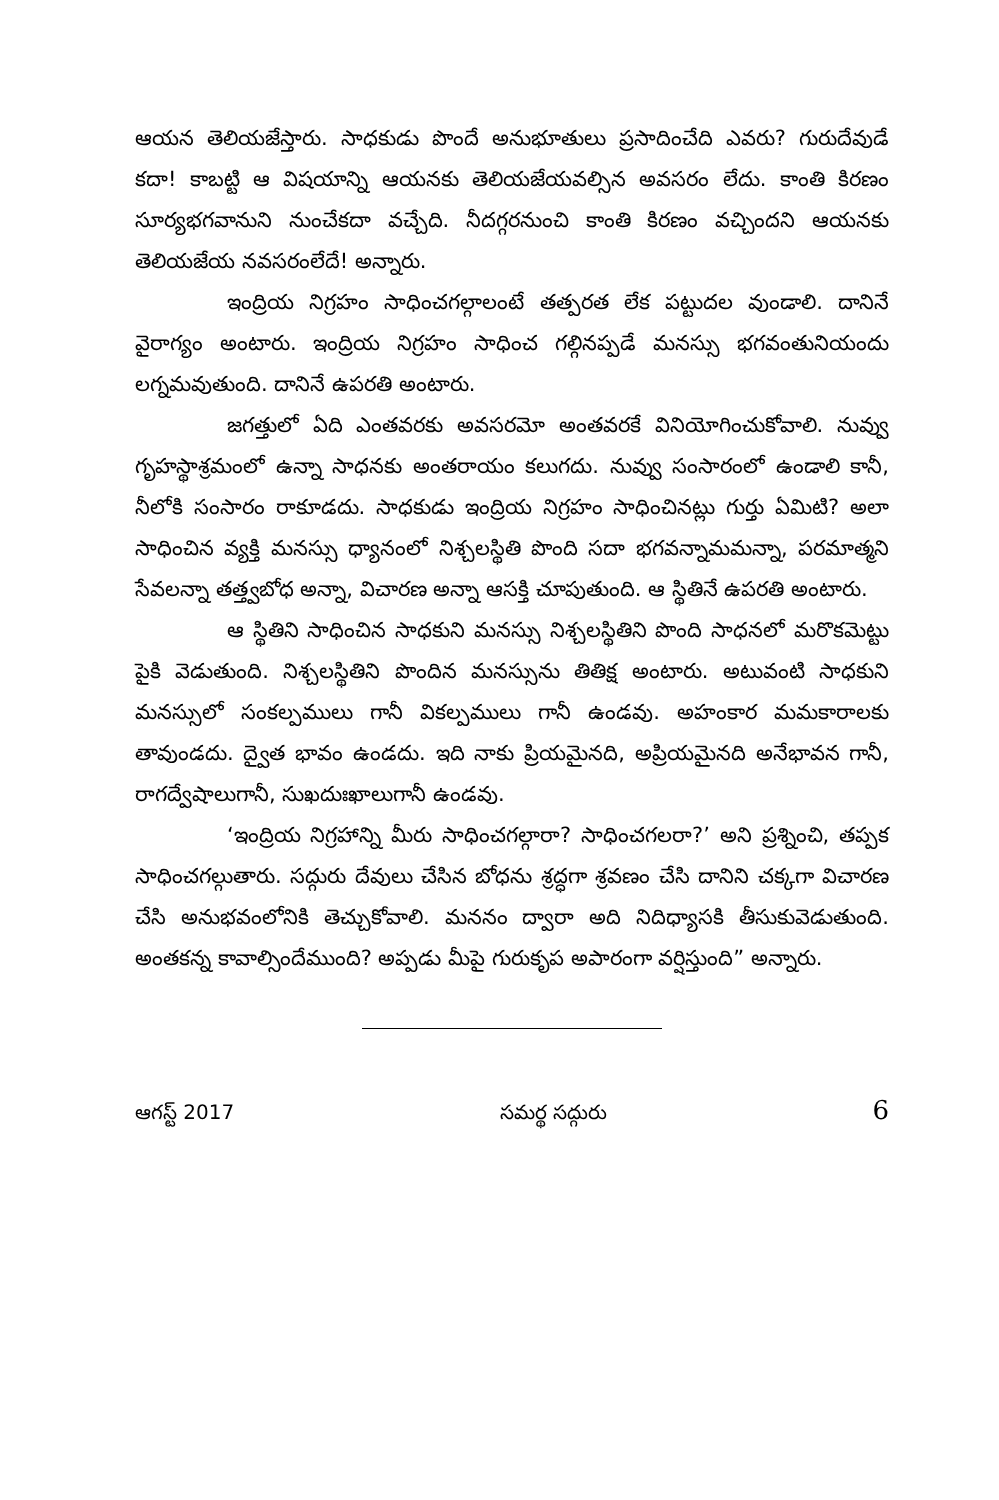ఆయన తెలియజేస్తారు. సాధకుడు పొందే అనుభూతులు ప్రసాదించేది ఎవరు? గురుదేవుడే కదా! కాబట్టి ఆ విషయాన్ని ఆయనకు తెలియజేయవల్సిన అవసరం లేదు. కాంతి కిరణం సూర్యభగవానుని నుంచేకదా వచ్చేది. నీదగ్గరనుంచి కాంతి కిరణం వచ్చిందని ఆయనకు తెలియజేయ నవసరంలేదే! అన్నారు.
ఇంద్రియ నిగ్రహం సాధించగల్గాలంటే తత్పరత లేక పట్టుదల వుండాలి. దానినే వైరాగ్యం అంటారు. ఇంద్రియ నిగ్రహం సాధించ గల్గినప్పడే మనస్సు భగవంతునియందు లగ్నమవుతుంది. దానినే ఉపరతి అంటారు.
జగత్తులో ఏది ఎంతవరకు అవసరమో అంతవరకే వినియోగించుకోవాలి. నువ్వు గృహస్థాశ్రమంలో ఉన్నా సాధనకు అంతరాయం కలుగదు. నువ్వు సంసారంలో ఉండాలి కానీ, నీలోకి సంసారం రాకూడదు. సాధకుడు ఇంద్రియ నిగ్రహం సాధించినట్లు గుర్తు ఏమిటి? అలా సాధించిన వ్యక్తి మనస్సు ధ్యానంలో నిశ్చలస్థితి పొంది సదా భగవన్నామమన్నా, పరమాత్మని సేవలన్నా తత్త్వబోధ అన్నా, విచారణ అన్నా ఆసక్తి చూపుతుంది. ఆ స్థితినే ఉపరతి అంటారు.
ఆ స్థితిని సాధించిన సాధకుని మనస్సు నిశ్చలస్థితిని పొంది సాధనలో మరొకమెట్టు పైకి వెడుతుంది. నిశ్చలస్థితిని పొందిన మనస్సును తితిక్ష అంటారు. అటువంటి సాధకుని మనస్సులో సంకల్పములు గానీ వికల్పములు గానీ ఉండవు. అహంకార మమకారాలకు తావుండదు. ద్వైత భావం ఉండదు. ఇది నాకు ప్రియమైనది, అప్రియమైనది అనేభావన గానీ, రాగద్వేషాలుగానీ, సుఖదుఃఖాలుగానీ ఉండవు.
‘ఇంద్రియ నిగ్రహాన్ని మీరు సాధించగల్గారా? సాధించగలరా?’ అని ప్రశ్నించి, తప్పక సాధించగల్గుతారు. సద్గురు దేవులు చేసిన బోధను శ్రద్ధగా శ్రవణం చేసి దానిని చక్కగా విచారణ చేసి అనుభవంలోనికి తెచ్చుకోవాలి. మననం ద్వారా అది నిదిధ్యాసకి తీసుకువెడుతుంది. అంతకన్న కావాల్సిందేముంది? అప్పడు మీపై గురుకృప అపారంగా వర్షిస్తుంది” అన్నారు.
ఆగస్ట్ 2017 సమర్థ సద్గురు 6